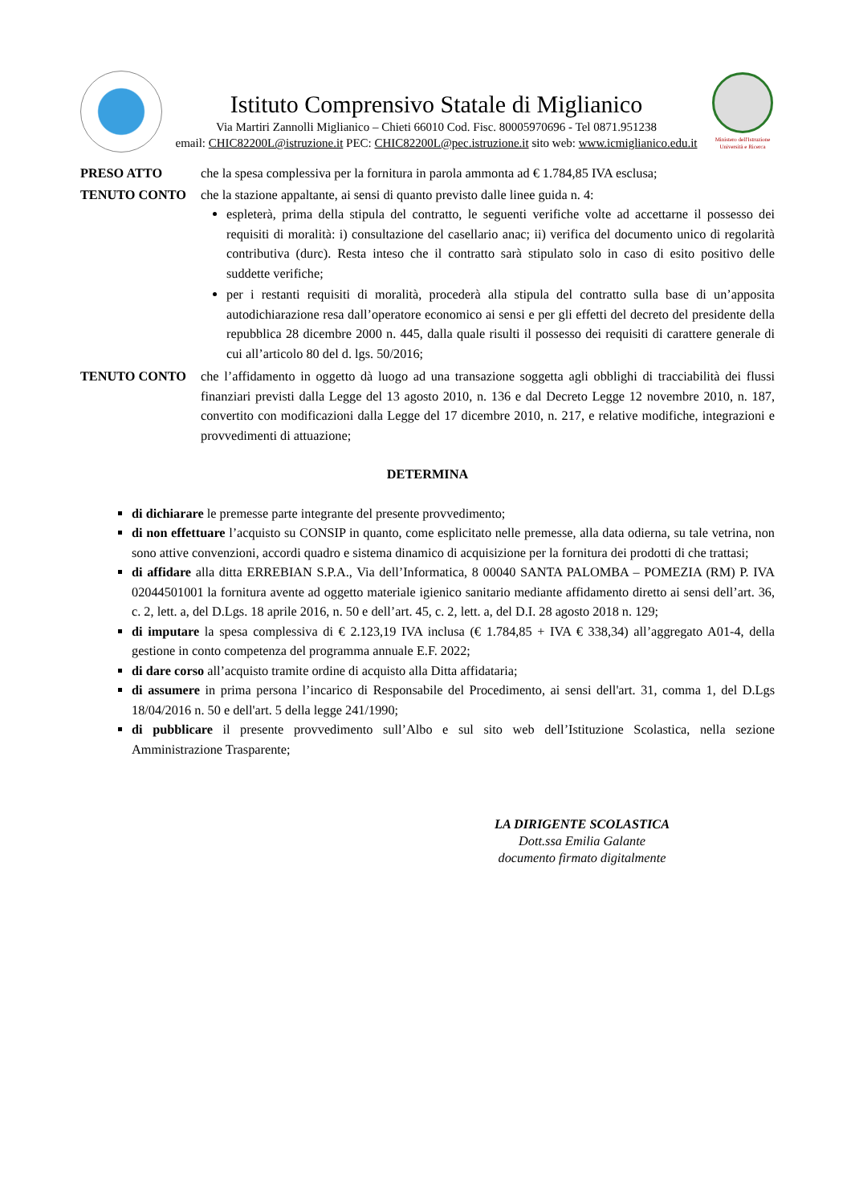Istituto Comprensivo Statale di Miglianico
Via Martiri Zannolli Miglianico – Chieti 66010 Cod. Fisc. 80005970696 - Tel 0871.951238
email: CHIC82200L@istruzione.it PEC: CHIC82200L@pec.istruzione.it sito web: www.icmiglianico.edu.it
Ministero dell'Istruzione Università e Ricerca
PRESO ATTO che la spesa complessiva per la fornitura in parola ammonta ad € 1.784,85 IVA esclusa;
TENUTO CONTO che la stazione appaltante, ai sensi di quanto previsto dalle linee guida n. 4:
espleterà, prima della stipula del contratto, le seguenti verifiche volte ad accettarne il possesso dei requisiti di moralità: i) consultazione del casellario anac; ii) verifica del documento unico di regolarità contributiva (durc). Resta inteso che il contratto sarà stipulato solo in caso di esito positivo delle suddette verifiche;
per i restanti requisiti di moralità, procederà alla stipula del contratto sulla base di un’apposita autodichiarazione resa dall’operatore economico ai sensi e per gli effetti del decreto del presidente della repubblica 28 dicembre 2000 n. 445, dalla quale risulti il possesso dei requisiti di carattere generale di cui all’articolo 80 del d. lgs. 50/2016;
TENUTO CONTO che l’affidamento in oggetto dà luogo ad una transazione soggetta agli obblighi di tracciabilità dei flussi finanziari previsti dalla Legge del 13 agosto 2010, n. 136 e dal Decreto Legge 12 novembre 2010, n. 187, convertito con modificazioni dalla Legge del 17 dicembre 2010, n. 217, e relative modifiche, integrazioni e provvedimenti di attuazione;
DETERMINA
di dichiarare le premesse parte integrante del presente provvedimento;
di non effettuare l’acquisto su CONSIP in quanto, come esplicitato nelle premesse, alla data odierna, su tale vetrina, non sono attive convenzioni, accordi quadro e sistema dinamico di acquisizione per la fornitura dei prodotti di che trattasi;
di affidare alla ditta ERREBIAN S.P.A., Via dell’Informatica, 8 00040 SANTA PALOMBA – POMEZIA (RM) P. IVA 02044501001 la fornitura avente ad oggetto materiale igienico sanitario mediante affidamento diretto ai sensi dell’art. 36, c. 2, lett. a, del D.Lgs. 18 aprile 2016, n. 50 e dell’art. 45, c. 2, lett. a, del D.I. 28 agosto 2018 n. 129;
di imputare la spesa complessiva di € 2.123,19 IVA inclusa (€ 1.784,85 + IVA € 338,34) all’aggregato A01-4, della gestione in conto competenza del programma annuale E.F. 2022;
di dare corso all’acquisto tramite ordine di acquisto alla Ditta affidataria;
di assumere in prima persona l’incarico di Responsabile del Procedimento, ai sensi dell'art. 31, comma 1, del D.Lgs 18/04/2016 n. 50 e dell'art. 5 della legge 241/1990;
di pubblicare il presente provvedimento sull’Albo e sul sito web dell’Istituzione Scolastica, nella sezione Amministrazione Trasparente;
LA DIRIGENTE SCOLASTICA
Dott.ssa Emilia Galante
documento firmato digitalmente